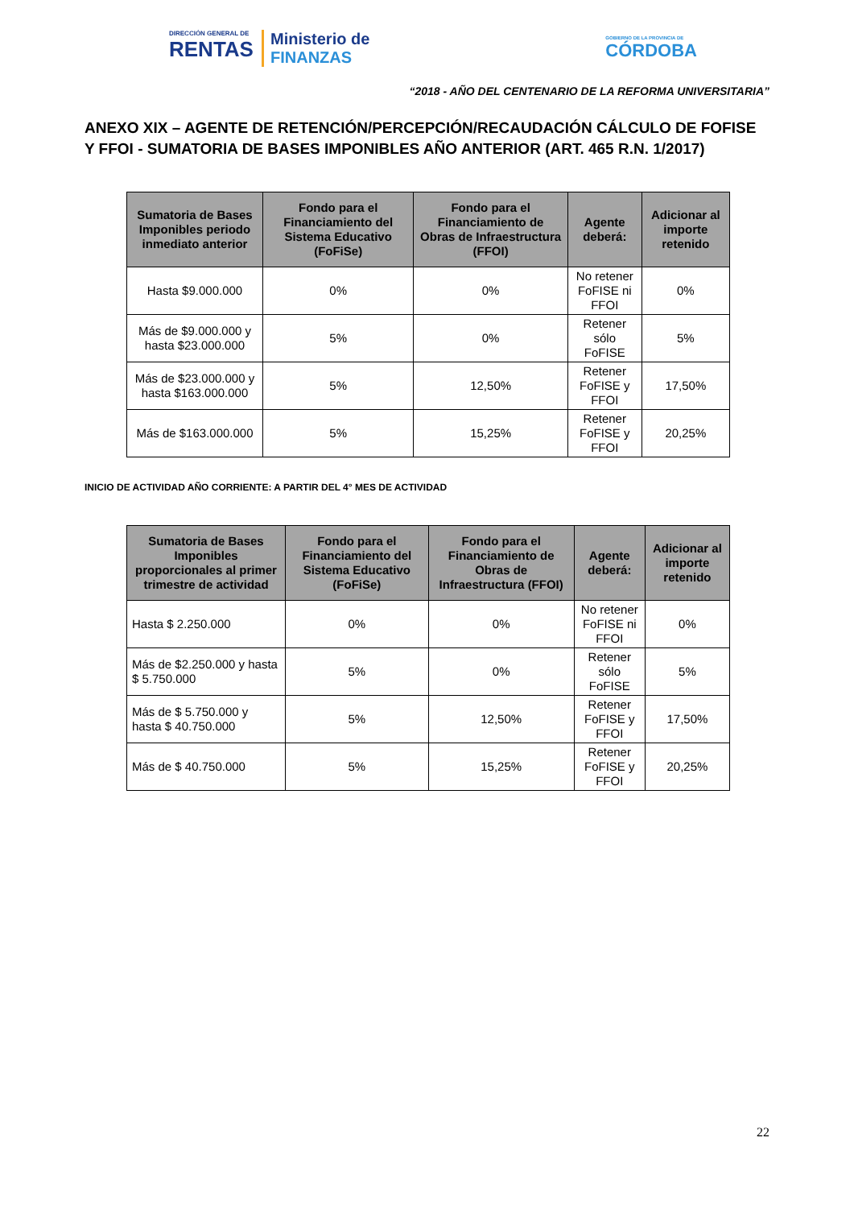DIRECCIÓN GENERAL DE
RENTAS
Ministerio de
FINANZAS
GOBIERNO DE LA PROVINCIA DE
CÓRDOBA
“2018 - AÑO DEL CENTENARIO DE LA REFORMA UNIVERSITARIA”
ANEXO XIX – AGENTE DE RETENCIÓN/PERCEPCIÓN/RECAUDACIÓN CÁLCULO DE FOFISE Y FFOI - SUMATORIA DE BASES IMPONIBLES AÑO ANTERIOR (ART. 465 R.N. 1/2017)
| Sumatoria de Bases Imponibles periodo inmediato anterior | Fondo para el Financiamiento del Sistema Educativo (FoFiSe) | Fondo para el Financiamiento de Obras de Infraestructura (FFOI) | Agente deberá: | Adicionar al importe retenido |
| --- | --- | --- | --- | --- |
| Hasta $9.000.000 | 0% | 0% | No retener FoFISE ni FFOI | 0% |
| Más de $9.000.000 y hasta $23.000.000 | 5% | 0% | Retener sólo FoFISE | 5% |
| Más de $23.000.000 y hasta $163.000.000 | 5% | 12,50% | Retener FoFISE y FFOI | 17,50% |
| Más de $163.000.000 | 5% | 15,25% | Retener FoFISE y FFOI | 20,25% |
INICIO DE ACTIVIDAD AÑO CORRIENTE: A PARTIR DEL 4° MES DE ACTIVIDAD
| Sumatoria de Bases Imponibles proporcionales al primer trimestre de actividad | Fondo para el Financiamiento del Sistema Educativo (FoFiSe) | Fondo para el Financiamiento de Obras de Infraestructura (FFOI) | Agente deberá: | Adicionar al importe retenido |
| --- | --- | --- | --- | --- |
| Hasta $ 2.250.000 | 0% | 0% | No retener FoFISE ni FFOI | 0% |
| Más de $2.250.000 y hasta $ 5.750.000 | 5% | 0% | Retener sólo FoFISE | 5% |
| Más de $ 5.750.000 y hasta $ 40.750.000 | 5% | 12,50% | Retener FoFISE y FFOI | 17,50% |
| Más de $ 40.750.000 | 5% | 15,25% | Retener FoFISE y FFOI | 20,25% |
22